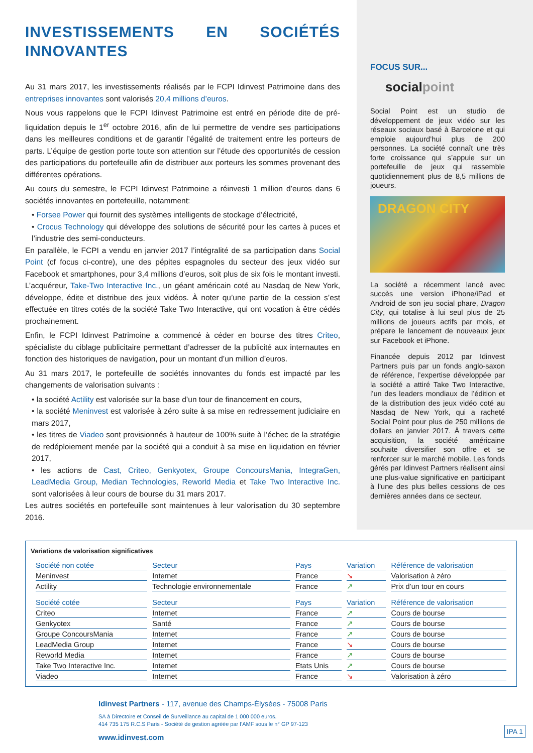INVESTISSEMENTS EN SOCIÉTÉS INNOVANTES
Au 31 mars 2017, les investissements réalisés par le FCPI Idinvest Patrimoine dans des entreprises innovantes sont valorisés 20,4 millions d’euros.
Nous vous rappelons que le FCPI Idinvest Patrimoine est entré en période dite de pré-liquidation depuis le 1<sup>er</sup> octobre 2016, afin de lui permettre de vendre ses participations dans les meilleures conditions et de garantir l’égalité de traitement entre les porteurs de parts. L’équipe de gestion porte toute son attention sur l’étude des opportunités de cession des participations du portefeuille afin de distribuer aux porteurs les sommes provenant des différentes opérations.
Au cours du semestre, le FCPI Idinvest Patrimoine a réinvesti 1 million d’euros dans 6 sociétés innovantes en portefeuille, notamment:
• Forsee Power qui fournit des systèmes intelligents de stockage d’électricité,
• Crocus Technology qui développe des solutions de sécurité pour les cartes à puces et l’industrie des semi-conducteurs.
En parallèle, le FCPI a vendu en janvier 2017 l’intégralité de sa participation dans Social Point (cf focus ci-contre), une des pépites espagnoles du secteur des jeux vidéo sur Facebook et smartphones, pour 3,4 millions d’euros, soit plus de six fois le montant investi. L’acquéreur, Take-Two Interactive Inc., un géant américain coté au Nasdaq de New York, développe, édite et distribue des jeux vidéos. À noter qu’une partie de la cession s’est effectuée en titres cotés de la société Take Two Interactive, qui ont vocation à être cédés prochainement.
Enfin, le FCPI Idinvest Patrimoine a commencé à céder en bourse des titres Criteo, spécialiste du ciblage publicitaire permettant d’adresser de la publicité aux internautes en fonction des historiques de navigation, pour un montant d’un million d’euros.
Au 31 mars 2017, le portefeuille de sociétés innovantes du fonds est impacté par les changements de valorisation suivants :
• la société Actility est valorisée sur la base d’un tour de financement en cours,
• la société Meninvest est valorisée à zéro suite à sa mise en redressement judiciaire en mars 2017,
• les titres de Viadeo sont provisionnés à hauteur de 100% suite à l’échec de la stratégie de redéploiement menée par la société qui a conduit à sa mise en liquidation en février 2017,
• les actions de Cast, Criteo, Genkyotex, Groupe ConcoursMania, IntegraGen, LeadMedia Group, Median Technologies, Reworld Media et Take Two Interactive Inc. sont valorisées à leur cours de bourse du 31 mars 2017.
Les autres sociétés en portefeuille sont maintenues à leur valorisation du 30 septembre 2016.
FOCUS SUR...
socialpoint
Social Point est un studio de développement de jeux vidéo sur les réseaux sociaux basé à Barcelone et qui emploie aujourd’hui plus de 200 personnes. La société connaît une très forte croissance qui s’appuie sur un portefeuille de jeux qui rassemble quotidiennement plus de 8,5 millions de joueurs.
DRAGON CITY
La société a récemment lancé avec succès une version iPhone/iPad et Android de son jeu social phare, Dragon City, qui totalise à lui seul plus de 25 millions de joueurs actifs par mois, et prépare le lancement de nouveaux jeux sur Facebook et iPhone.
Financée depuis 2012 par Idinvest Partners puis par un fonds anglo-saxon de référence, l’expertise développée par la société a attiré Take Two Interactive, l’un des leaders mondiaux de l’édition et de la distribution des jeux vidéo coté au Nasdaq de New York, qui a racheté Social Point pour plus de 250 millions de dollars en janvier 2017. À travers cette acquisition, la société américaine souhaite diversifier son offre et se renforcer sur le marché mobile. Les fonds gérés par Idinvest Partners réalisent ainsi une plus-value significative en participant à l’une des plus belles cessions de ces dernières années dans ce secteur.
Variations de valorisation significatives
| Société non cotée | Secteur | Pays | Variation | Référence de valorisation |
| --- | --- | --- | --- | --- |
| Meninvest | Internet | France | ↘ | Valorisation à zéro |
| Actility | Technologie environnementale | France | ↗ | Prix d’un tour en cours |
| Société cotée | Secteur | Pays | Variation | Référence de valorisation |
| Criteo | Internet | France | ↗ | Cours de bourse |
| Genkyotex | Santé | France | ↗ | Cours de bourse |
| Groupe ConcoursMania | Internet | France | ↗ | Cours de bourse |
| LeadMedia Group | Internet | France | ↘ | Cours de bourse |
| Reworld Media | Internet | France | ↗ | Cours de bourse |
| Take Two Interactive Inc. | Internet | Etats Unis | ↗ | Cours de bourse |
| Viadeo | Internet | France | ↘ | Valorisation à zéro |
Idinvest Partners - 117, avenue des Champs-Élysées - 75008 Paris
SA à Directoire et Conseil de Surveillance au capital de 1 000 000 euros.
414 735 175 R.C.S Paris - Société de gestion agréée par l’AMF sous le n° GP 97-123
www.idinvest.com
IPA 1